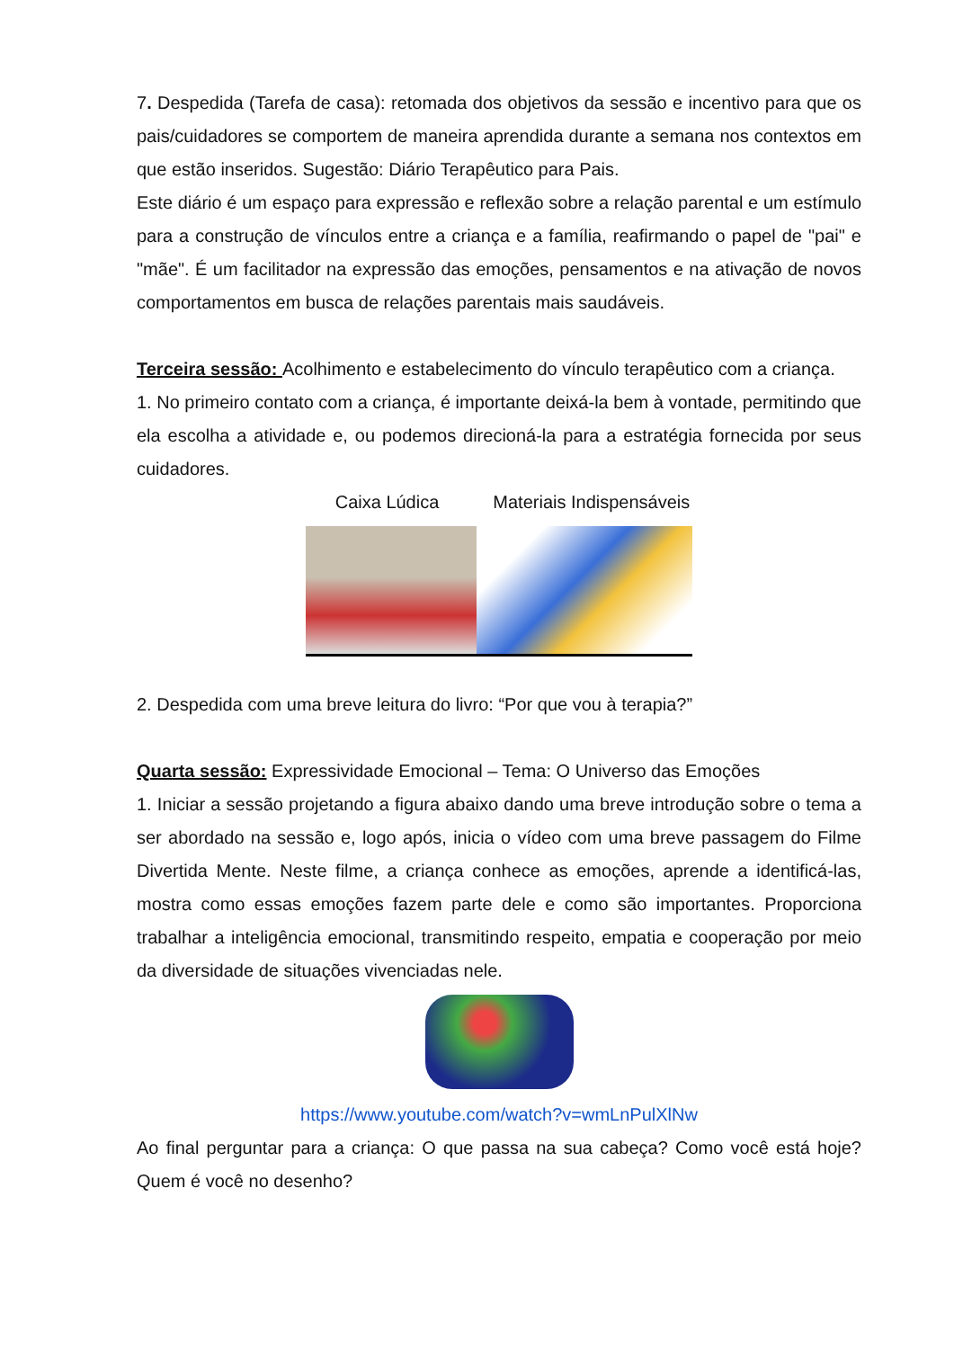7. Despedida (Tarefa de casa): retomada dos objetivos da sessão e incentivo para que os pais/cuidadores se comportem de maneira aprendida durante a semana nos contextos em que estão inseridos. Sugestão: Diário Terapêutico para Pais.
Este diário é um espaço para expressão e reflexão sobre a relação parental e um estímulo para a construção de vínculos entre a criança e a família, reafirmando o papel de "pai" e "mãe". É um facilitador na expressão das emoções, pensamentos e na ativação de novos comportamentos em busca de relações parentais mais saudáveis.
Terceira sessão: Acolhimento e estabelecimento do vínculo terapêutico com a criança.
1. No primeiro contato com a criança, é importante deixá-la bem à vontade, permitindo que ela escolha a atividade e, ou podemos direcioná-la para a estratégia fornecida por seus cuidadores.
Caixa Lúdica Materiais Indispensáveis
2. Despedida com uma breve leitura do livro: “Por que vou à terapia?”
Quarta sessão: Expressividade Emocional – Tema: O Universo das Emoções
1. Iniciar a sessão projetando a figura abaixo dando uma breve introdução sobre o tema a ser abordado na sessão e, logo após, inicia o vídeo com uma breve passagem do Filme Divertida Mente. Neste filme, a criança conhece as emoções, aprende a identificá-las, mostra como essas emoções fazem parte dele e como são importantes. Proporciona trabalhar a inteligência emocional, transmitindo respeito, empatia e cooperação por meio da diversidade de situações vivenciadas nele.
https://www.youtube.com/watch?v=wmLnPulXlNw
Ao final perguntar para a criança: O que passa na sua cabeça? Como você está hoje? Quem é você no desenho?